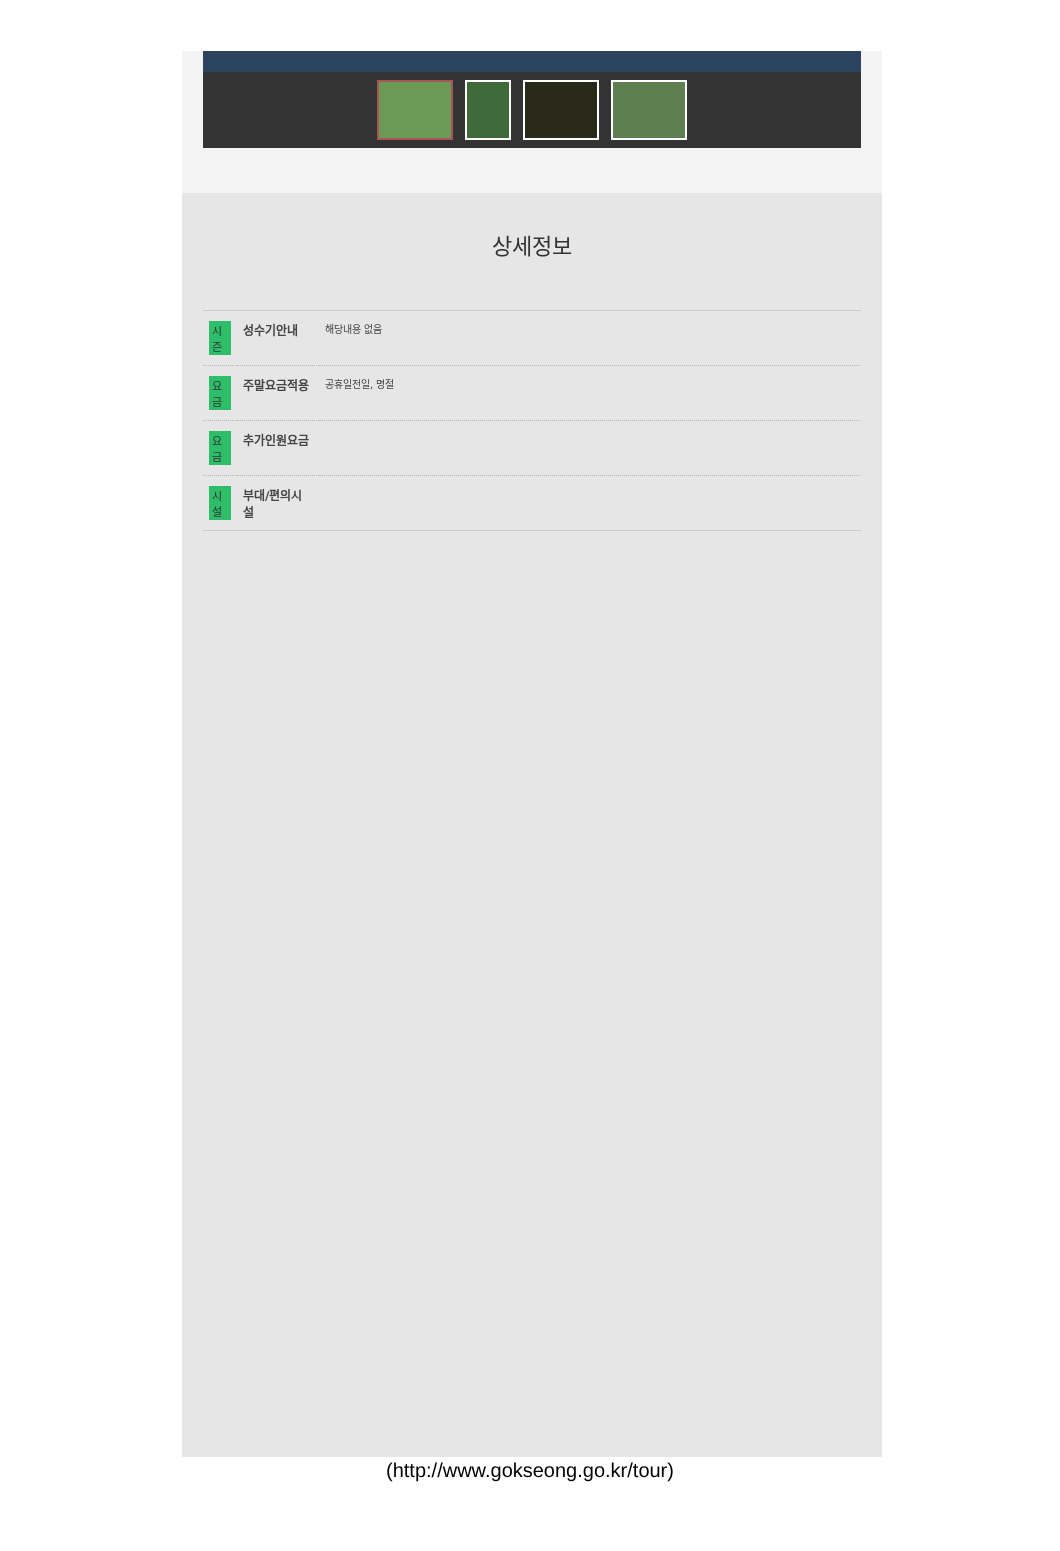상세정보
| 시즌 | 성수기안내 | 해당내용 없음 |
| 요금 | 주말요금적용 | 공휴일전일, 명절 |
| 요금 | 추가인원요금 | |
| 시설 | 부대/편의시설 | |
(http://www.gokseong.go.kr/tour)